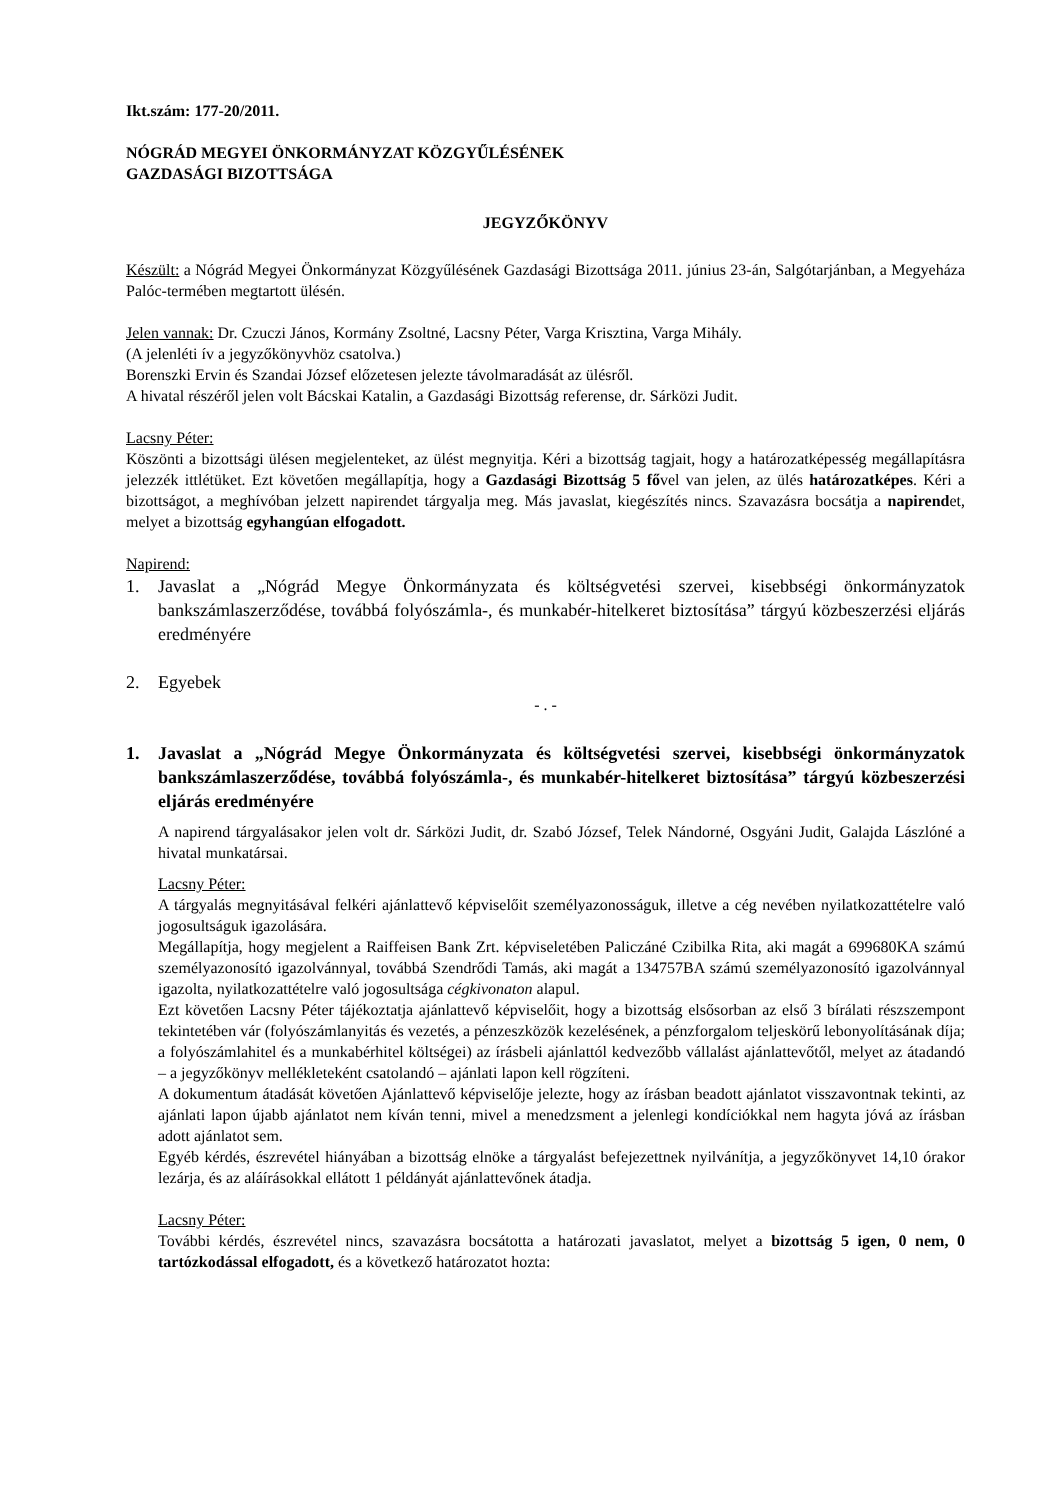Ikt.szám: 177-20/2011.
NÓGRÁD MEGYEI ÖNKORMÁNYZAT KÖZGYŰLÉSÉNEK
GAZDASÁGI BIZOTTSÁGA
JEGYZŐKÖNYV
Készült: a Nógrád Megyei Önkormányzat Közgyűlésének Gazdasági Bizottsága 2011. június 23-án, Salgótarjánban, a Megyeháza Palóc-termében megtartott ülésén.
Jelen vannak: Dr. Czuczi János, Kormány Zsoltné, Lacsny Péter, Varga Krisztina, Varga Mihály.
(A jelenléti ív a jegyzőkönyvhöz csatolva.)
Borenszki Ervin és Szandai József előzetesen jelezte távolmaradását az ülésről.
A hivatal részéről jelen volt Bácskai Katalin, a Gazdasági Bizottság referense, dr. Sárközi Judit.
Lacsny Péter:
Köszönti a bizottsági ülésen megjelenteket, az ülést megnyitja. Kéri a bizottság tagjait, hogy a határozatképesség megállapításra jelezzék ittlétüket. Ezt követően megállapítja, hogy a Gazdasági Bizottság 5 fővel van jelen, az ülés határozatképes. Kéri a bizottságot, a meghívóban jelzett napirendet tárgyalja meg. Más javaslat, kiegészítés nincs. Szavazásra bocsátja a napirendet, melyet a bizottság egyhangúan elfogadott.
Napirend:
1. Javaslat a „Nógrád Megye Önkormányzata és költségvetési szervei, kisebbségi önkormányzatok bankszámlaszerződése, továbbá folyószámla-, és munkabér-hitelkeret biztosítása” tárgyú közbeszerzési eljárás eredményére
2. Egyebek
- . -
1. Javaslat a „Nógrád Megye Önkormányzata és költségvetési szervei, kisebbségi önkormányzatok bankszámlaszerződése, továbbá folyószámla-, és munkabér-hitelkeret biztosítása” tárgyú közbeszerzési eljárás eredményére
A napirend tárgyalásakor jelen volt dr. Sárközi Judit, dr. Szabó József, Telek Nándorné, Osgyáni Judit, Galajda Lászlóné a hivatal munkatársai.
Lacsny Péter:
A tárgyalás megnyitásával felkéri ajánlattevő képviselőit személyazonosságuk, illetve a cég nevében nyilatkozattételre való jogosultságuk igazolására.
Megállapítja, hogy megjelent a Raiffeisen Bank Zrt. képviseletében Paliczáné Czibilka Rita, aki magát a 699680KA számú személyazonosító igazolvánnyal, továbbá Szendrődi Tamás, aki magát a 134757BA számú személyazonosító igazolvánnyal igazolta, nyilatkozattételre való jogosultsága cégkivonaton alapul.
Ezt követően Lacsny Péter tájékoztatja ajánlattevő képviselőit, hogy a bizottság elsősorban az első 3 bírálati részszempont tekintetében vár (folyószámlanyitás és vezetés, a pénzeszközök kezelésének, a pénzforgalom teljeskörű lebonyolításának díja; a folyószámlahitel és a munkabérhitel költségei) az írásbeli ajánlattól kedvezőbb vállalást ajánlattevőtől, melyet az átadandó – a jegyzőkönyv mellékleteként csatolandó – ajánlati lapon kell rögzíteni.
A dokumentum átadását követően Ajánlattevő képviselője jelezte, hogy az írásban beadott ajánlatot visszavontnak tekinti, az ajánlati lapon újabb ajánlatot nem kíván tenni, mivel a menedzsment a jelenlegi kondíciókkal nem hagyta jóvá az írásban adott ajánlatot sem.
Egyéb kérdés, észrevétel hiányában a bizottság elnöke a tárgyalást befejezettnek nyilvánítja, a jegyzőkönyvet 14,10 órakor lezárja, és az aláírásokkal ellátott 1 példányát ajánlattevőnek átadja.
Lacsny Péter:
További kérdés, észrevétel nincs, szavazásra bocsátotta a határozati javaslatot, melyet a bizottság 5 igen, 0 nem, 0 tartózkodással elfogadott, és a következő határozatot hozta: